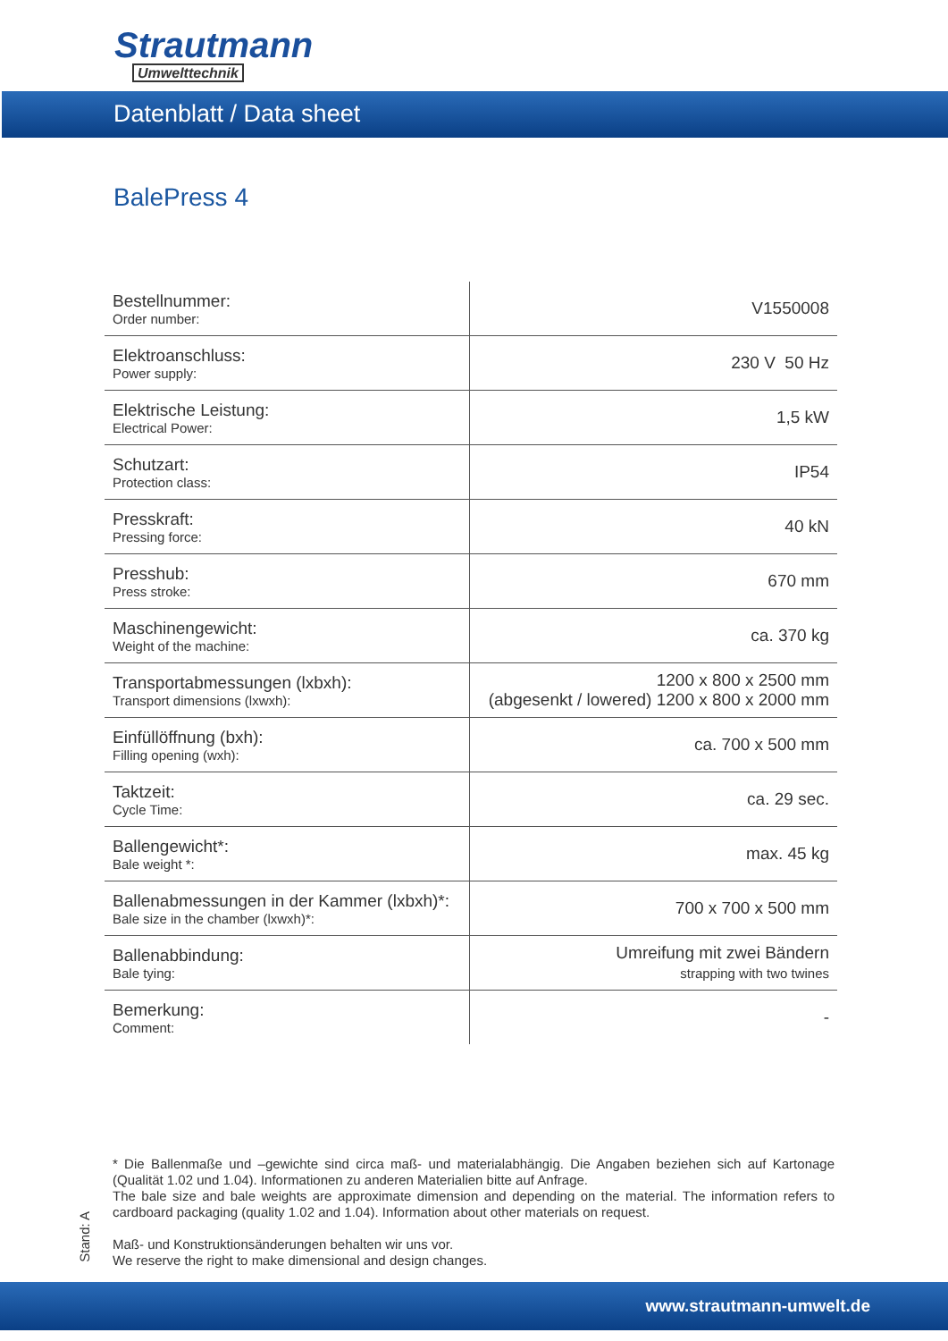Strautmann
Umwelttechnik
Datenblatt / Data sheet
BalePress 4
| Bestellnummer: Order number: | V1550008 |
| Elektroanschluss: Power supply: | 230 V 50 Hz |
| Elektrische Leistung: Electrical Power: | 1,5 kW |
| Schutzart: Protection class: | IP54 |
| Presskraft: Pressing force: | 40 kN |
| Presshub: Press stroke: | 670 mm |
| Maschinengewicht: Weight of the machine: | ca. 370 kg |
| Transportabmessungen (lxbxh): Transport dimensions (lxwxh): | 1200 x 800 x 2500 mm (abgesenkt / lowered) 1200 x 800 x 2000 mm |
| Einfüllöffnung (bxh): Filling opening (wxh): | ca. 700 x 500 mm |
| Taktzeit: Cycle Time: | ca. 29 sec. |
| Ballengewicht*: Bale weight *: | max. 45 kg |
| Ballenabmessungen in der Kammer (lxbxh)*: Bale size in the chamber (lxwxh)*: | 700 x 700 x 500 mm |
| Ballenabbindung: Bale tying: | Umreifung mit zwei Bändern strapping with two twines |
| Bemerkung: Comment: | - |
* Die Ballenmaße und –gewichte sind circa maß- und materialabhängig. Die Angaben beziehen sich auf Kartonage (Qualität 1.02 und 1.04). Informationen zu anderen Materialien bitte auf Anfrage.
The bale size and bale weights are approximate dimension and depending on the material. The information refers to cardboard packaging (quality 1.02 and 1.04). Information about other materials on request.
Maß- und Konstruktionsänderungen behalten wir uns vor.
We reserve the right to make dimensional and design changes.
Stand: A
www.strautmann-umwelt.de